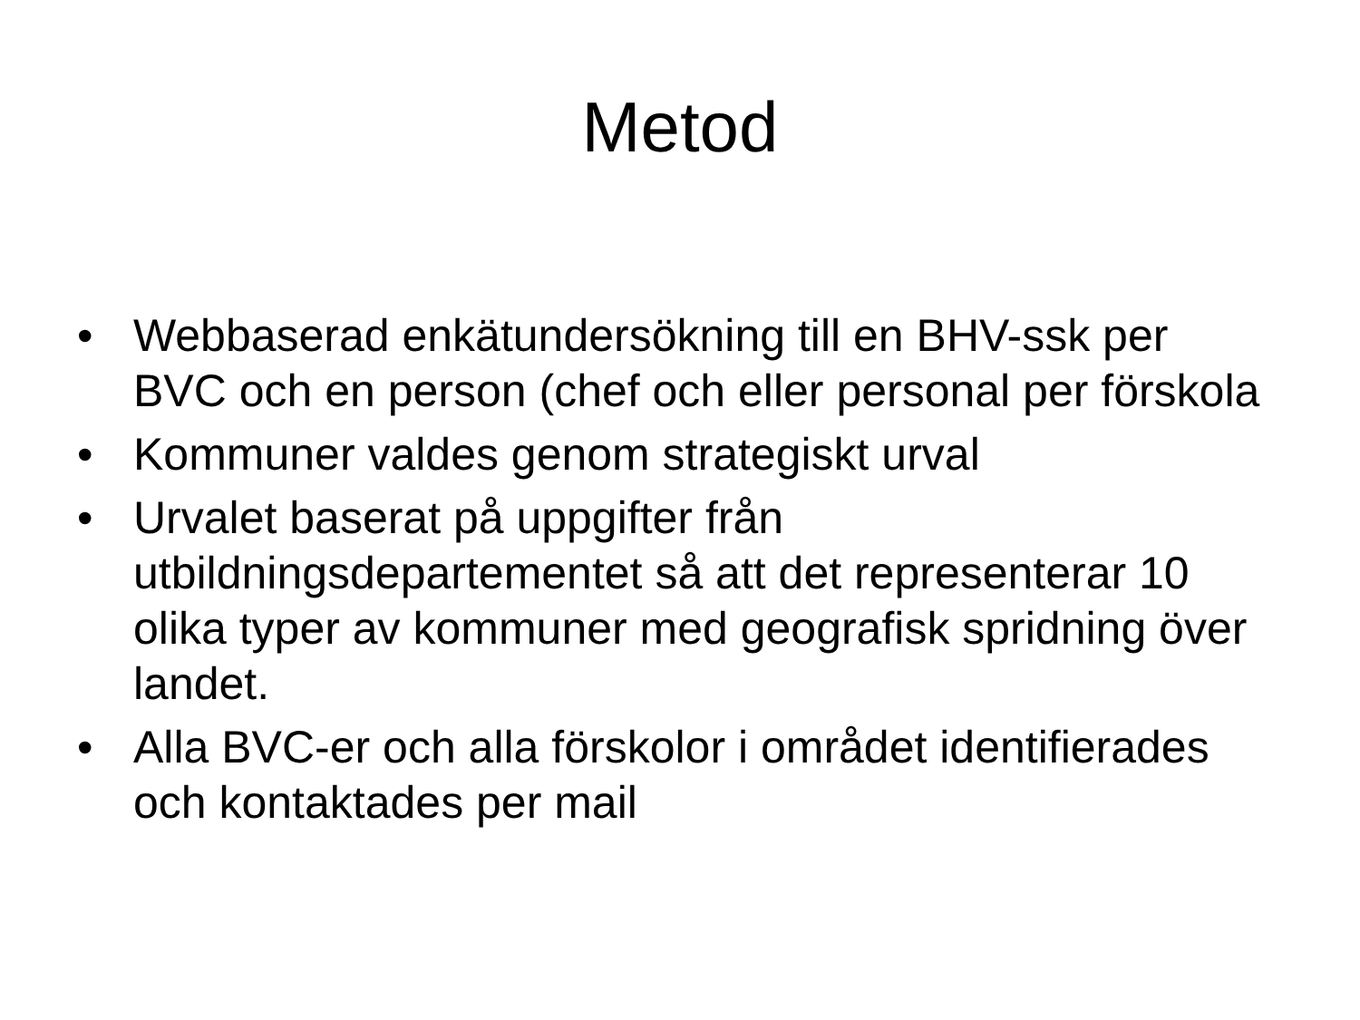Metod
• Webbaserad enkätundersökning till en BHV-ssk per BVC och en person (chef och eller personal per förskola
• Kommuner valdes genom strategiskt urval
• Urvalet baserat på uppgifter från utbildningsdepartementet så att det representerar 10 olika typer av kommuner med geografisk spridning över landet.
• Alla BVC-er och alla förskolor i området identifierades och kontaktades per mail